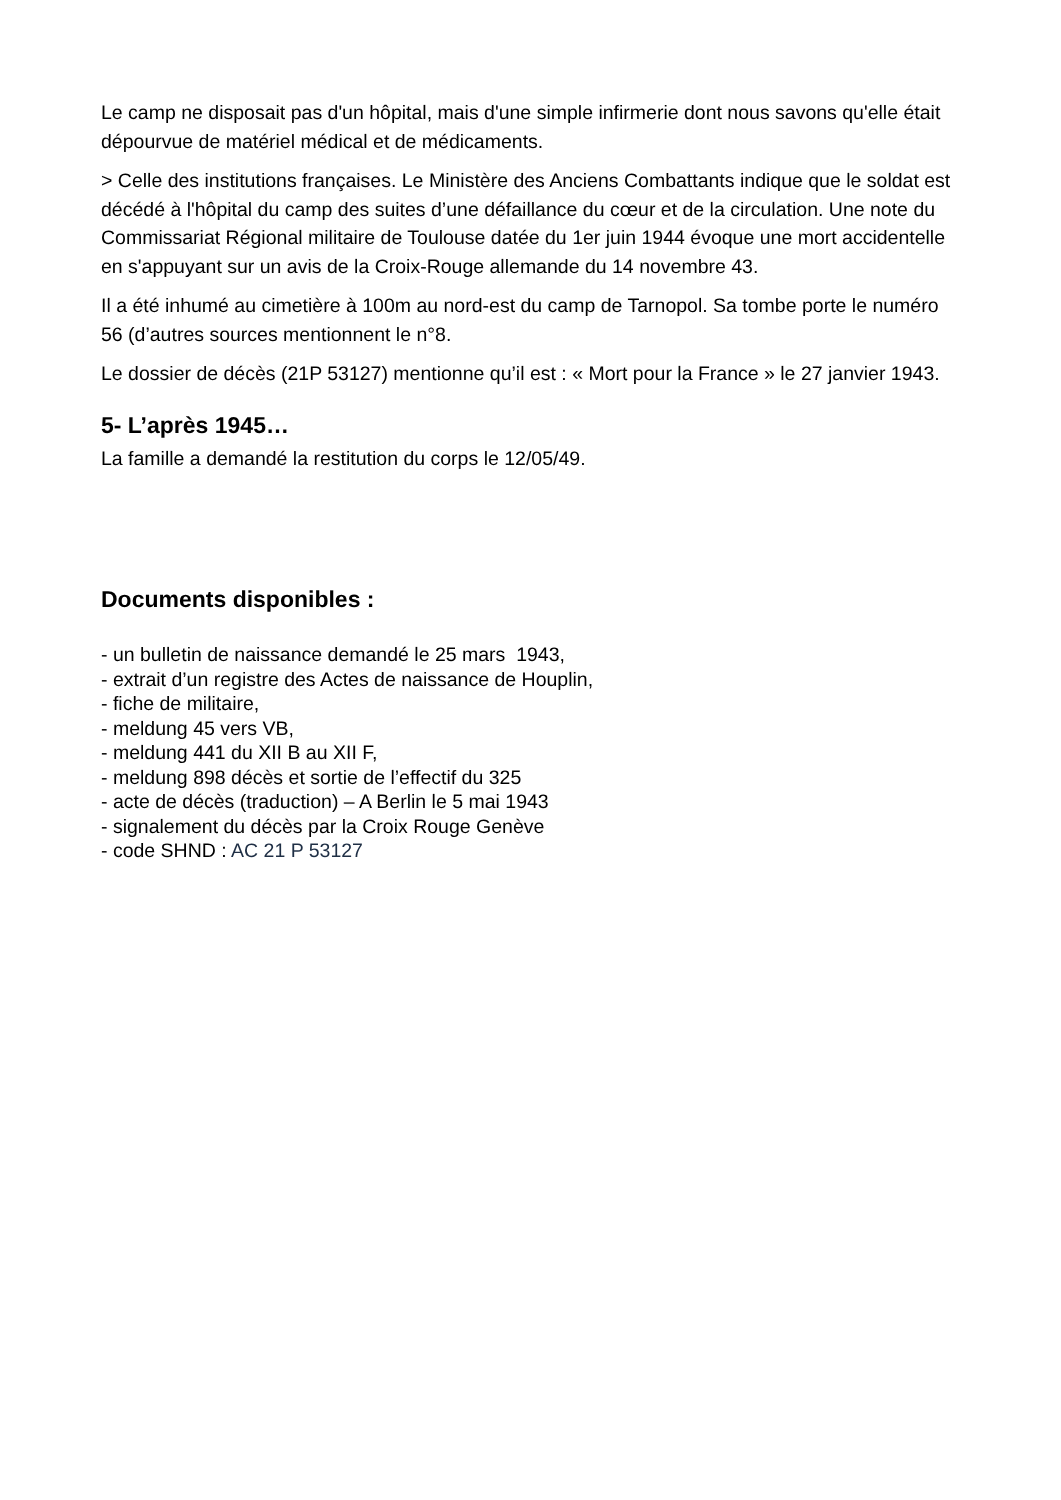Le camp ne disposait pas d'un hôpital, mais d'une simple infirmerie dont nous savons qu'elle était dépourvue de matériel médical et de médicaments.
> Celle des institutions françaises. Le Ministère des Anciens Combattants indique que le soldat est décédé à l'hôpital du camp des suites d’une défaillance du cœur et de la circulation. Une note du Commissariat Régional militaire de Toulouse datée du 1er juin 1944 évoque une mort accidentelle en s'appuyant sur un avis de la Croix-Rouge allemande du 14 novembre 43.
Il a été inhumé au cimetière à 100m au nord-est du camp de Tarnopol. Sa tombe porte le numéro 56 (d’autres sources mentionnent le n°8.
Le dossier de décès (21P 53127) mentionne qu’il est : « Mort pour la France » le 27 janvier 1943.
5- L’après 1945…
La famille a demandé la restitution du corps le 12/05/49.
Documents disponibles :
- un bulletin de naissance demandé le 25 mars 1943,
- extrait d’un registre des Actes de naissance de Houplin,
- fiche de militaire,
- meldung 45 vers VB,
- meldung 441 du XII B au XII F,
- meldung 898 décès et sortie de l’effectif du 325
- acte de décès (traduction) – A Berlin le 5 mai 1943
- signalement du décès par la Croix Rouge Genève
- code SHND : AC 21 P 53127